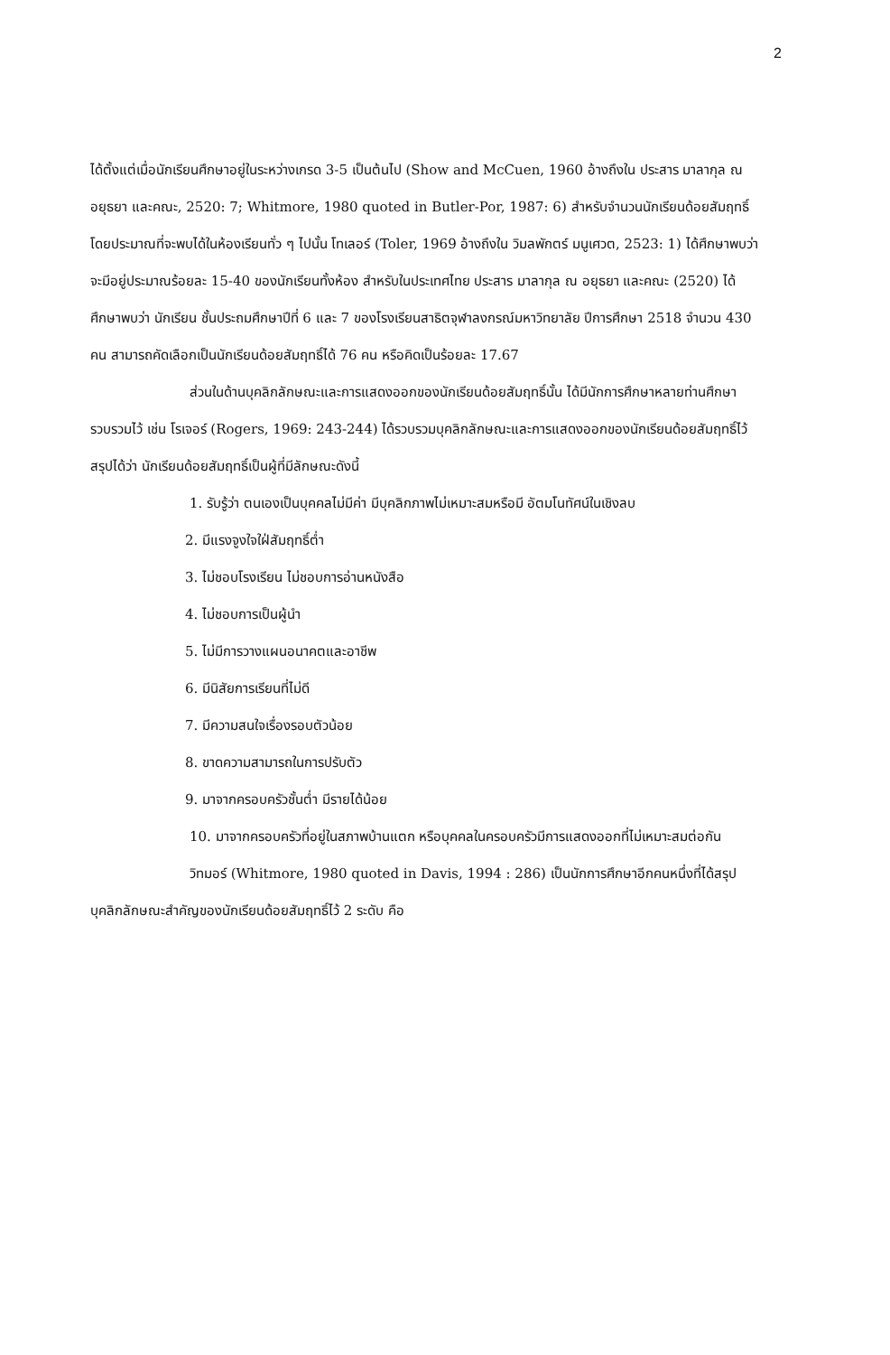2
ได้ตั้งแต่เมื่อนักเรียนศึกษาอยู่ในระหว่างเกรด 3-5 เป็นต้นไป (Show and McCuen, 1960 อ้างถึงใน ประสาร มาลากุล ณ อยุธยา และคณะ, 2520: 7; Whitmore, 1980 quoted in Butler-Por, 1987: 6) สำหรับจำนวนนักเรียนด้อยสัมฤทธิ์ โดยประมาณที่จะพบได้ในห้องเรียนทั่ว ๆ ไปนั้น โทเลอร์ (Toler, 1969 อ้างถึงใน วิมลพักตร์ มนูเศวต, 2523: 1) ได้ศึกษาพบว่าจะมีอยู่ประมาณร้อยละ 15-40 ของนักเรียนทั้งห้อง สำหรับในประเทศไทย ประสาร มาลากุล ณ อยุธยา และคณะ (2520) ได้ศึกษาพบว่า นักเรียน ชั้นประถมศึกษาปีที่ 6 และ 7 ของโรงเรียนสาธิตจุฬาลงกรณ์มหาวิทยาลัย ปีการศึกษา 2518 จำนวน 430 คน สามารถคัดเลือกเป็นนักเรียนด้อยสัมฤทธิ์ได้ 76 คน หรือคิดเป็นร้อยละ 17.67
ส่วนในด้านบุคลิกลักษณะและการแสดงออกของนักเรียนด้อยสัมฤทธิ์นั้น ได้มีนักการศึกษาหลายท่านศึกษารวบรวมไว้ เช่น โรเจอร์ (Rogers, 1969: 243-244) ได้รวบรวมบุคลิกลักษณะและการแสดงออกของนักเรียนด้อยสัมฤทธิ์ไว้สรุปได้ว่า นักเรียนด้อยสัมฤทธิ์เป็นผู้ที่มีลักษณะดังนี้
1. รับรู้ว่า ตนเองเป็นบุคคลไม่มีค่า มีบุคลิกภาพไม่เหมาะสมหรือมี อัตมโนทัศน์ในเชิงลบ
2. มีแรงจูงใจใฝ่สัมฤทธิ์ต่ำ
3. ไม่ชอบโรงเรียน ไม่ชอบการอ่านหนังสือ
4. ไม่ชอบการเป็นผู้นำ
5. ไม่มีการวางแผนอนาคตและอาชีพ
6. มีนิสัยการเรียนที่ไม่ดี
7. มีความสนใจเรื่องรอบตัวน้อย
8. ขาดความสามารถในการปรับตัว
9. มาจากครอบครัวชั้นต่ำ มีรายได้น้อย
10. มาจากครอบครัวที่อยู่ในสภาพบ้านแตก หรือบุคคลในครอบครัวมีการแสดงออกที่ไม่เหมาะสมต่อกัน
วิทมอร์ (Whitmore, 1980 quoted in Davis, 1994 : 286) เป็นนักการศึกษาอีกคนหนึ่งที่ได้สรุปบุคลิกลักษณะสำคัญของนักเรียนด้อยสัมฤทธิ์ไว้ 2 ระดับ คือ